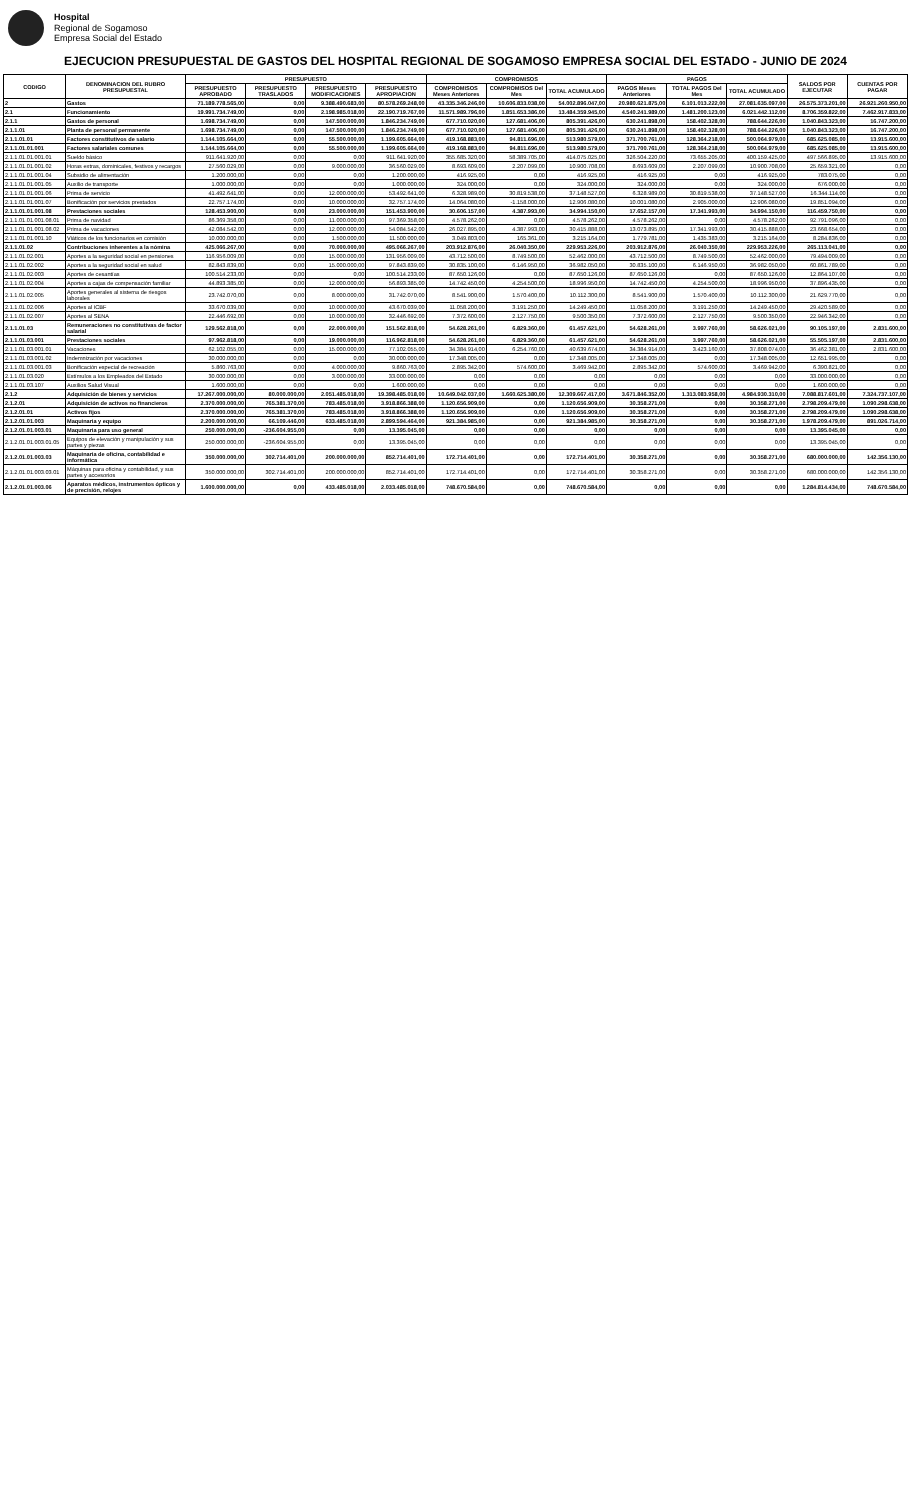Hospital
Regional de Sogamoso
Empresa Social del Estado
EJECUCION PRESUPUESTAL DE GASTOS DEL HOSPITAL REGIONAL DE SOGAMOSO EMPRESA SOCIAL DEL ESTADO - JUNIO DE 2024
| CODIGO | DENOMINACION DEL RUBRO PRESUPUESTAL | PRESUPUESTO | | | | COMPROMISOS | | | PAGOS | | | SALDOS POR EJECUTAR | CUENTAS POR PAGAR |
| --- | --- | --- | --- | --- | --- | --- | --- | --- | --- | --- | --- | --- | --- |
| | | PRESUPUESTO APROBADO | PRESUPUESTO TRASLADOS | PRESUPUESTO MODIFICACIONES | PRESUPUESTO APROPIACION | COMPROMISOS Meses Anteriores | COMPROMISOS Del Mes | TOTAL ACUMULADO | PAGOS Meses Anteriores | TOTAL PAGOS Del Mes | TOTAL ACUMULADO | | |
| 2 | Gastos | 71.189.778.565,00 | 0,00 | 9.388.490.683,00 | 80.578.269.248,00 | 43.335.346.246,00 | 10.606.833.038,00 | 54.002.896.047,00 | 20.980.621.875,00 | 6.101.013.222,00 | 27.081.635.097,00 | 26.575.373.201,00 | 26.921.260.950,00 |
| 2.1 | Funcionamiento | 19.991.734.749,00 | 0,00 | 2.198.985.018,00 | 22.190.719.767,00 | 11.571.989.796,00 | 1.851.653.386,00 | 13.484.359.945,00 | 4.540.241.989,00 | 1.481.200.123,00 | 6.021.442.112,00 | 8.706.359.822,00 | 7.462.917.833,00 |
| 2.1.1 | Gastos de personal | 1.698.734.749,00 | 0,00 | 147.500.000,00 | 1.846.234.749,00 | 677.710.020,00 | 127.681.406,00 | 805.391.426,00 | 630.241.898,00 | 158.402.328,00 | 788.644.226,00 | 1.040.843.323,00 | 16.747.200,00 |
| 2.1.1.01 | Planta de personal permanente | 1.698.734.749,00 | 0,00 | 147.500.000,00 | 1.846.234.749,00 | 677.710.020,00 | 127.681.406,00 | 805.391.426,00 | 630.241.898,00 | 158.402.328,00 | 788.644.226,00 | 1.040.843.323,00 | 16.747.200,00 |
| 2.1.1.01.01 | Factores constitutivos de salario | 1.144.105.664,00 | 0,00 | 55.500.000,00 | 1.199.605.664,00 | 419.168.883,00 | 94.811.696,00 | 513.980.579,00 | 371.700.761,00 | 128.364.218,00 | 500.064.979,00 | 685.625.085,00 | 13.915.600,00 |
| 2.1.1.01.01.001 | Factores salariales comunes | 1.144.105.664,00 | 0,00 | 55.500.000,00 | 1.199.605.664,00 | 419.168.883,00 | 94.811.696,00 | 513.980.579,00 | 371.700.761,00 | 128.364.218,00 | 500.064.979,00 | 685.625.085,00 | 13.915.600,00 |
| 2.1.1.01.01.001.01 | Sueldo básico | 911.641.920,00 | 0,00 | 0,00 | 911.641.920,00 | 355.685.320,00 | 58.389.705,00 | 414.075.025,00 | 326.504.220,00 | 73.655.205,00 | 400.159.425,00 | 497.566.895,00 | 13.915.600,00 |
| 2.1.1.01.01.001.02 | Horas extras, dominicales, festivos y recargos | 27.560.029,00 | 0,00 | 9.000.000,00 | 36.560.029,00 | 8.693.609,00 | 2.207.099,00 | 10.900.708,00 | 8.693.609,00 | 2.207.099,00 | 10.900.708,00 | 25.659.321,00 | 0,00 |
| 2.1.1.01.01.001.04 | Subsidio de alimentación | 1.200.000,00 | 0,00 | 0,00 | 1.200.000,00 | 416.925,00 | 0,00 | 416.925,00 | 416.925,00 | 0,00 | 416.925,00 | 783.075,00 | 0,00 |
| 2.1.1.01.01.001.05 | Auxilio de transporte | 1.000.000,00 | 0,00 | 0,00 | 1.000.000,00 | 324.000,00 | 0,00 | 324.000,00 | 324.000,00 | 0,00 | 324.000,00 | 676.000,00 | 0,00 |
| 2.1.1.01.01.001.06 | Prima de servicio | 41.492.641,00 | 0,00 | 12.000.000,00 | 53.492.641,00 | 6.328.989,00 | 30.819.538,00 | 37.148.527,00 | 6.328.989,00 | 30.819.538,00 | 37.148.527,00 | 16.344.114,00 | 0,00 |
| 2.1.1.01.01.001.07 | Bonificación por servicios prestados | 22.757.174,00 | 0,00 | 10.000.000,00 | 32.757.174,00 | 14.064.080,00 | -1.158.000,00 | 12.906.080,00 | 10.001.080,00 | 2.905.000,00 | 12.906.080,00 | 19.851.094,00 | 0,00 |
| 2.1.1.01.01.001.08 | Prestaciones sociales | 128.453.900,00 | 0,00 | 23.000.000,00 | 151.453.900,00 | 30.606.157,00 | 4.387.993,00 | 34.994.150,00 | 17.652.157,00 | 17.341.993,00 | 34.994.150,00 | 116.459.750,00 | 0,00 |
| 2.1.1.01.01.001.08.01 | Prima de navidad | 86.369.358,00 | 0,00 | 11.000.000,00 | 97.369.358,00 | 4.578.262,00 | 0,00 | 4.578.262,00 | 4.578.262,00 | 0,00 | 4.578.262,00 | 92.791.096,00 | 0,00 |
| 2.1.1.01.01.001.08.02 | Prima de vacaciones | 42.084.542,00 | 0,00 | 12.000.000,00 | 54.084.542,00 | 26.027.895,00 | 4.387.993,00 | 30.415.888,00 | 13.073.895,00 | 17.341.993,00 | 30.415.888,00 | 23.668.654,00 | 0,00 |
| 2.1.1.01.01.001.10 | Viáticos de los funcionarios en comisión | 10.000.000,00 | 0,00 | 1.500.000,00 | 11.500.000,00 | 3.049.803,00 | 165.361,00 | 3.215.164,00 | 1.779.781,00 | 1.435.383,00 | 3.215.164,00 | 8.284.836,00 | 0,00 |
| 2.1.1.01.02 | Contribuciones inherentes a la nómina | 425.066.267,00 | 0,00 | 70.000.000,00 | 495.066.267,00 | 203.912.876,00 | 26.040.350,00 | 229.953.226,00 | 203.912.876,00 | 26.040.350,00 | 229.953.226,00 | 265.113.041,00 | 0,00 |
| 2.1.1.01.02.001 | Aportes a la seguridad social en pensiones | 116.956.009,00 | 0,00 | 15.000.000,00 | 131.956.009,00 | 43.712.500,00 | 8.749.500,00 | 52.462.000,00 | 43.712.500,00 | 8.749.500,00 | 52.462.000,00 | 79.494.009,00 | 0,00 |
| 2.1.1.01.02.002 | Aportes a la seguridad social en salud | 82.843.839,00 | 0,00 | 15.000.000,00 | 97.843.839,00 | 30.835.100,00 | 6.146.950,00 | 36.982.050,00 | 30.835.100,00 | 6.146.950,00 | 36.982.050,00 | 60.861.789,00 | 0,00 |
| 2.1.1.01.02.003 | Aportes de cesantías | 100.514.233,00 | 0,00 | 0,00 | 100.514.233,00 | 87.650.126,00 | 0,00 | 87.650.126,00 | 87.650.126,00 | 0,00 | 87.650.126,00 | 12.864.107,00 | 0,00 |
| 2.1.1.01.02.004 | Aportes a cajas de compensación familiar | 44.893.385,00 | 0,00 | 12.000.000,00 | 56.893.385,00 | 14.742.450,00 | 4.254.500,00 | 18.996.950,00 | 14.742.450,00 | 4.254.500,00 | 18.996.950,00 | 37.896.435,00 | 0,00 |
| 2.1.1.01.02.005 | Aportes generales al sistema de riesgos laborales | 23.742.070,00 | 0,00 | 8.000.000,00 | 31.742.070,00 | 8.541.900,00 | 1.570.400,00 | 10.112.300,00 | 8.541.900,00 | 1.570.400,00 | 10.112.300,00 | 21.629.770,00 | 0,00 |
| 2.1.1.01.02.006 | Aportes al ICBF | 33.670.039,00 | 0,00 | 10.000.000,00 | 43.670.039,00 | 11.058.200,00 | 3.191.250,00 | 14.249.450,00 | 11.058.200,00 | 3.191.250,00 | 14.249.450,00 | 29.420.589,00 | 0,00 |
| 2.1.1.01.02.007 | Aportes al SENA | 22.446.692,00 | 0,00 | 10.000.000,00 | 32.446.692,00 | 7.372.600,00 | 2.127.750,00 | 9.500.350,00 | 7.372.600,00 | 2.127.750,00 | 9.500.350,00 | 22.946.342,00 | 0,00 |
| 2.1.1.01.03 | Remuneraciones no constitutivas de factor salarial | 129.562.818,00 | 0,00 | 22.000.000,00 | 151.562.818,00 | 54.628.261,00 | 6.829.360,00 | 61.457.621,00 | 54.628.261,00 | 3.997.760,00 | 58.626.021,00 | 90.105.197,00 | 2.831.600,00 |
| 2.1.1.01.03.001 | Prestaciones sociales | 97.962.818,00 | 0,00 | 19.000.000,00 | 116.962.818,00 | 54.628.261,00 | 6.829.360,00 | 61.457.621,00 | 54.628.261,00 | 3.997.760,00 | 58.626.021,00 | 55.505.197,00 | 2.831.600,00 |
| 2.1.1.01.03.001.01 | Vacaciones | 62.102.055,00 | 0,00 | 15.000.000,00 | 77.102.055,00 | 34.384.914,00 | 6.254.760,00 | 40.639.674,00 | 34.384.914,00 | 3.423.160,00 | 37.808.074,00 | 36.462.381,00 | 2.831.600,00 |
| 2.1.1.01.03.001.02 | Indemnización por vacaciones | 30.000.000,00 | 0,00 | 0,00 | 30.000.000,00 | 17.348.005,00 | 0,00 | 17.348.005,00 | 17.348.005,00 | 0,00 | 17.348.005,00 | 12.651.995,00 | 0,00 |
| 2.1.1.01.03.001.03 | Bonificación especial de recreación | 5.860.763,00 | 0,00 | 4.000.000,00 | 9.860.763,00 | 2.895.342,00 | 574.600,00 | 3.469.942,00 | 2.895.342,00 | 574.600,00 | 3.469.942,00 | 6.390.821,00 | 0,00 |
| 2.1.1.01.03.020 | Estímulos a los Empleados del Estado | 30.000.000,00 | 0,00 | 3.000.000,00 | 33.000.000,00 | 0,00 | 0,00 | 0,00 | 0,00 | 0,00 | 0,00 | 33.000.000,00 | 0,00 |
| 2.1.1.01.03.107 | Auxilios Salud Visual | 1.600.000,00 | 0,00 | 0,00 | 1.600.000,00 | 0,00 | 0,00 | 0,00 | 0,00 | 0,00 | 0,00 | 1.600.000,00 | 0,00 |
| 2.1.2 | Adquisición de bienes y servicios | 17.267.000.000,00 | 80.000.000,00 | 2.051.485.018,00 | 19.398.485.018,00 | 10.649.042.037,00 | 1.660.625.380,00 | 12.309.667.417,00 | 3.671.846.352,00 | 1.313.083.958,00 | 4.984.930.310,00 | 7.088.817.601,00 | 7.324.737.107,00 |
| 2.1.2.01 | Adquisición de activos no financieros | 2.370.000.000,00 | 765.381.370,00 | 783.485.018,00 | 3.918.866.388,00 | 1.120.656.909,00 | 0,00 | 1.120.656.909,00 | 30.358.271,00 | 0,00 | 30.358.271,00 | 2.798.209.479,00 | 1.090.298.638,00 |
| 2.1.2.01.01 | Activos fijos | 2.370.000.000,00 | 765.381.370,00 | 783.485.018,00 | 3.918.866.388,00 | 1.120.656.909,00 | 0,00 | 1.120.656.909,00 | 30.358.271,00 | 0,00 | 30.358.271,00 | 2.798.209.479,00 | 1.090.298.638,00 |
| 2.1.2.01.01.003 | Maquinaria y equipo | 2.200.000.000,00 | 66.109.446,00 | 633.485.018,00 | 2.899.594.464,00 | 921.384.985,00 | 0,00 | 921.384.985,00 | 30.358.271,00 | 0,00 | 30.358.271,00 | 1.978.209.479,00 | 891.026.714,00 |
| 2.1.2.01.01.003.01 | Maquinaria para uso general | 250.000.000,00 | -236.604.955,00 | 0,00 | 13.395.045,00 | 0,00 | 0,00 | 0,00 | 0,00 | 0,00 | 0,00 | 13.395.045,00 | 0,00 |
| 2.1.2.01.01.003.01.05 | Equipos de elevación y manipulación y sus partes y piezas | 250.000.000,00 | -236.604.955,00 | 0,00 | 13.395.045,00 | 0,00 | 0,00 | 0,00 | 0,00 | 0,00 | 0,00 | 13.395.045,00 | 0,00 |
| 2.1.2.01.01.003.03 | Maquinaria de oficina, contabilidad e informática | 350.000.000,00 | 302.714.401,00 | 200.000.000,00 | 852.714.401,00 | 172.714.401,00 | 0,00 | 172.714.401,00 | 30.358.271,00 | 0,00 | 30.358.271,00 | 680.000.000,00 | 142.356.130,00 |
| 2.1.2.01.01.003.03.01 | Máquinas para oficina y contabilidad, y sus partes y accesorios | 350.000.000,00 | 302.714.401,00 | 200.000.000,00 | 852.714.401,00 | 172.714.401,00 | 0,00 | 172.714.401,00 | 30.358.271,00 | 0,00 | 30.358.271,00 | 680.000.000,00 | 142.356.130,00 |
| 2.1.2.01.01.003.06 | Aparatos médicos, instrumentos ópticos y de precisión, relojes | 1.600.000.000,00 | 0,00 | 433.485.018,00 | 2.033.485.018,00 | 748.670.584,00 | 0,00 | 748.670.584,00 | 0,00 | 0,00 | 0,00 | 1.284.814.434,00 | 748.670.584,00 |